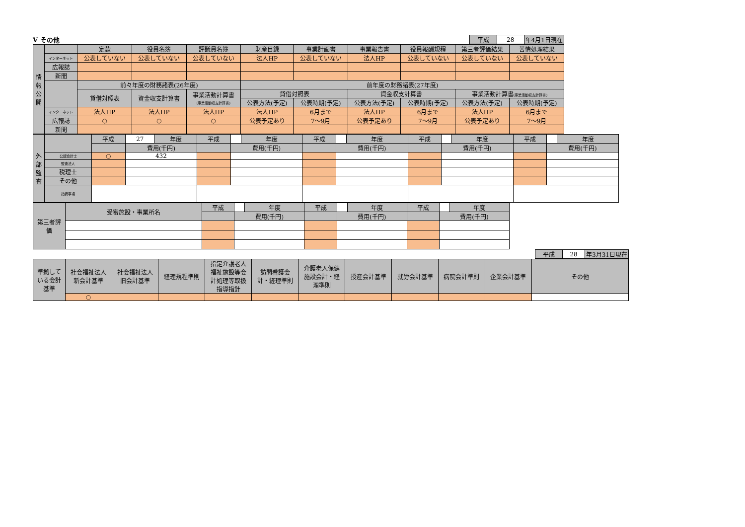Ⅴ その他
| 平成 | 28 | 年4月1日現在 |
| 情 報 公 開 | | 定款 | 役員名簿 | 評議員名簿 | 財産目録 | 事業計画書 | 事業報告書 | 役員報酬規程 | 第三者評価結果 | 苦情処理結果 |
| | インターネット | 公表していない | 公表していない | 公表していない | 法人HP | 公表していない | 法人HP | 公表していない | 公表していない | 公表していない |
| | 広報誌 | | | | | | | | | |
| | 新聞 | | | | | | | | | |
| | | 前々年度の財務諸表(26年度) | | | 前年度の財務諸表(27年度) | | | | | |
| | | 貸借対照表 | 資金収支計算書 | 事業活動計算書 (事業活動収支計算書) | 貸借対照表 | | 資金収支計算書 | | 事業活動計算書 (事業活動収支計算書) | |
| | | | | | 公表方法(予定) | 公表時期(予定) | 公表方法(予定) | 公表時期(予定) | 公表方法(予定) | 公表時期(予定) |
| | インターネット | 法人HP | 法人HP | 法人HP | 法人HP | 6月まで | 法人HP | 6月まで | 法人HP | 6月まで |
| | 広報誌 | ○ | ○ | ○ | 公表予定あり | 7～9月 | 公表予定あり | 7～9月 | 公表予定あり | 7～9月 |
| | 新聞 | | | | | | | | | |
| 外 部 監 査 | | 平成 | 27 | 年度 | 平成 | | 年度 | 平成 | | 年度 | 平成 | | 年度 | 平成 | | 年度 |
| | | | 費用(千円) | | | 費用(千円) | | | 費用(千円) | | | 費用(千円) | | | 費用(千円) | |
| | 公認会計士 | ○ | 432 | | | | | | | | | | | | | |
| | 監査法人 | | | | | | | | | | | | | | | |
| | 税理士 | | | | | | | | | | | | | | | |
| | その他 | | | | | | | | | | | | | | | |
| | 指摘事項 | | | | | | | | | | | | | | | |
| 第三者評 価 | 受審施設・事業所名 | 平成 | | 年度 | 平成 | | 年度 | 平成 | | 年度 |
| | | | 費用(千円) | | | 費用(千円) | | | 費用(千円) | |
| 平成 | 28 | 年3月31日現在 |
| 準拠して いる会計 基準 | 社会福祉法人 新会計基準 | 社会福祉法人 旧会計基準 | 経理規程準則 | 指定介護老人 福祉施設等会 計処理等取扱 指導指針 | 訪問看護会 計・経理準則 | 介護老人保健 施設会計・経 理準則 | 授産会計基準 | 就労会計基準 | 病院会計準則 | 企業会計基準 | その他 |
| | ○ | | | | | | | | | | |